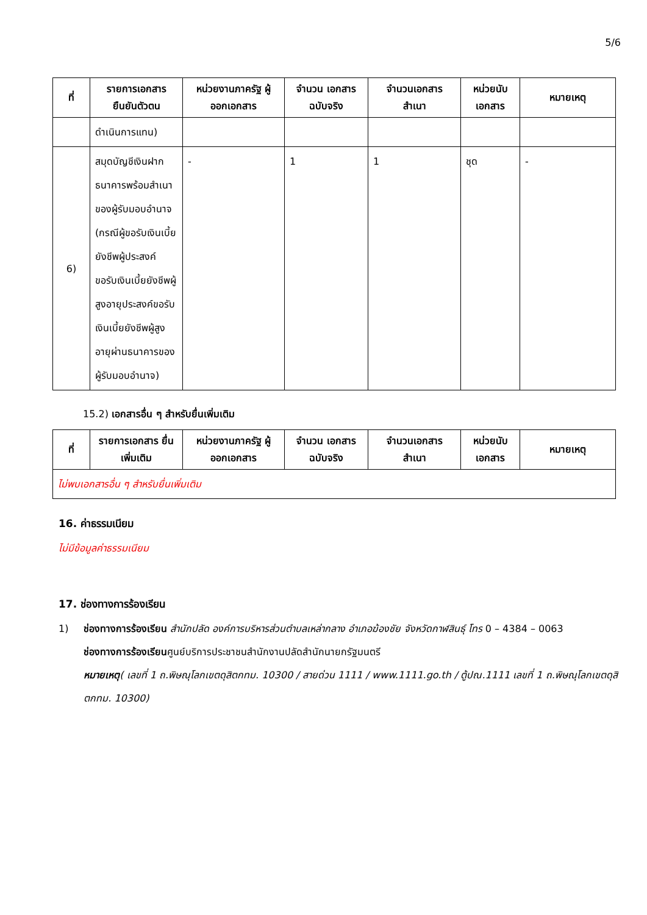5/6
| ที่ | รายการเอกสาร ยืนยันตัวตน | หน่วยงานภาครัฐ ผู้ออกเอกสาร | จำนวน เอกสาร ฉบับจริง | จำนวนเอกสาร สำเนา | หน่วยนับ เอกสาร | หมายเหตุ |
| --- | --- | --- | --- | --- | --- | --- |
| | ดำเนินการแทน) | | | | | |
| 6) | สมุดบัญชีเงินฝากธนาคารพร้อมสำเนาของผู้รับมอบอำนาจ (กรณีผู้ขอรับเงินเบี้ยยังชีพผู้ประสงค์ขอรับเงินเบี้ยยังชีพผู้สูงอายุประสงค์ขอรับเงินเบี้ยยังชีพผู้สูงอายุผ่านธนาคารของผู้รับมอบอำนาจ) | - | 1 | 1 | ชุด | - |
15.2) เอกสารอื่น ๆ สำหรับยื่นเพิ่มเติม
| ที่ | รายการเอกสาร ยื่นเพิ่มเติม | หน่วยงานภาครัฐ ผู้ออกเอกสาร | จำนวน เอกสาร ฉบับจริง | จำนวนเอกสาร สำเนา | หน่วยนับ เอกสาร | หมายเหตุ |
| --- | --- | --- | --- | --- | --- | --- |
| ไม่พบเอกสารอื่น ๆ สำหรับยื่นเพิ่มเติม | | | | | | |
16. ค่าธรรมเนียม
ไม่มีข้อมูลค่าธรรมเนียม
17. ช่องทางการร้องเรียน
1) ช่องทางการร้องเรียน สำนักปลัด องค์การบริหารส่วนตำบลเหล่ากลาง อำเภอฆ้องชัย จังหวัดกาฬสินธุ์ โทร 0 – 4384 – 0063
ช่องทางการร้องเรียนศูนย์บริการประชาชนสำนักงานปลัดสำนักนายกรัฐมนตรี
หมายเหตุ( เลขที่ 1 ถ.พิษณุโลกเขตดุสิตกทม. 10300 / สายด่วน 1111 / www.1111.go.th / ตู้ปณ.1111 เลขที่ 1 ถ.พิษณุโลกเขตดุสิตกทม. 10300)